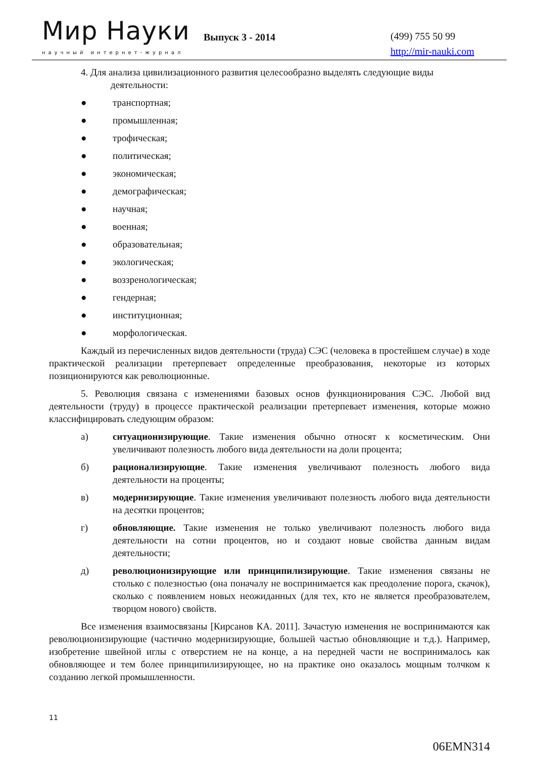Мир Науки
научный интернет-журнал
Выпуск 3 - 2014 (499) 755 50 99
http://mir-nauki.com
4. Для анализа цивилизационного развития целесообразно выделять следующие виды
деятельности:
● транспортная;
● промышленная;
● трофическая;
● политическая;
● экономическая;
● демографическая;
● научная;
● военная;
● образовательная;
● экологическая;
● воззренологическая;
● гендерная;
● институционная;
● морфологическая.
Каждый из перечисленных видов деятельности (труда) СЭС (человека в простейшем случае) в ходе практической реализации претерпевает определенные преобразования, некоторые из которых позиционируются как революционные.
5. Революция связана с изменениями базовых основ функционирования СЭС. Любой вид деятельности (труду) в процессе практической реализации претерпевает изменения, которые можно классифицировать следующим образом:
а) ситуационизирующие. Такие изменения обычно относят к косметическим. Они увеличивают полезность любого вида деятельности на доли процента;
б) рационализирующие. Такие изменения увеличивают полезность любого вида деятельности на проценты;
в) модернизирующие. Такие изменения увеличивают полезность любого вида деятельности на десятки процентов;
г) обновляющие. Такие изменения не только увеличивают полезность любого вида деятельности на сотни процентов, но и создают новые свойства данным видам деятельности;
д) революционизирующие или принципилизирующие. Такие изменения связаны не столько с полезностью (она поначалу не воспринимается как преодоление порога, скачок), сколько с появлением новых неожиданных (для тех, кто не является преобразователем, творцом нового) свойств.
Все изменения взаимосвязаны [Кирсанов КА. 2011]. Зачастую изменения не воспринимаются как революционизирующие (частично модернизирующие, большей частью обновляющие и т.д.). Например, изобретение швейной иглы с отверстием не на конце, а на передней части не воспринималось как обновляющее и тем более принципилизирующее, но на практике оно оказалось мощным толчком к созданию легкой промышленности.
11
06EMN314